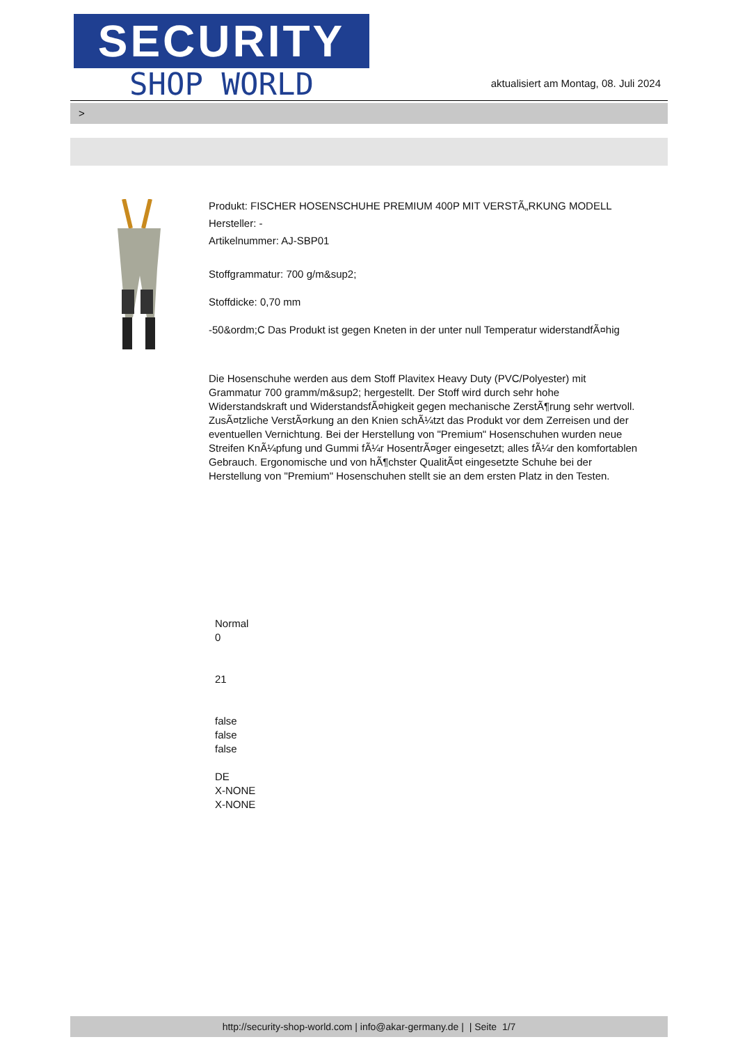SECURITY
SHOP WORLD
aktualisiert am Montag, 08. Juli 2024
>
Produkt: FISCHER HOSENSCHUHE PREMIUM 400P MIT VERSTÃ„RKUNG MODELL
Hersteller: -
Artikelnummer: AJ-SBP01
Stoffgrammatur: 700 g/m&sup2;
Stoffdicke: 0,70 mm
-50&ordm;C Das Produkt ist gegen Kneten in der unter null Temperatur widerstandfÃ¤hig
Die Hosenschuhe werden aus dem Stoff Plavitex Heavy Duty (PVC/Polyester) mit Grammatur 700 gramm/m&sup2; hergestellt. Der Stoff wird durch sehr hohe Widerstandskraft und WiderstandsfÃ¤higkeit gegen mechanische ZerstÃ¶rung sehr wertvoll. ZusÃ¤tzliche VerstÃ¤rkung an den Knien schÃ¼tzt das Produkt vor dem Zerreisen und der eventuellen Vernichtung. Bei der Herstellung von "Premium" Hosenschuhen wurden neue Streifen KnÃ¼pfung und Gummi fÃ¼r HosentrÃ¤ger eingesetzt; alles fÃ¼r den komfortablen Gebrauch. Ergonomische und von hÃ¶chster QualitÃ¤t eingesetzte Schuhe bei der Herstellung von "Premium" Hosenschuhen stellt sie an dem ersten Platz in den Testen.
Normal
0
21
false
false
false
DE
X-NONE
X-NONE
http://security-shop-world.com | info@akar-germany.de | | Seite 1/7